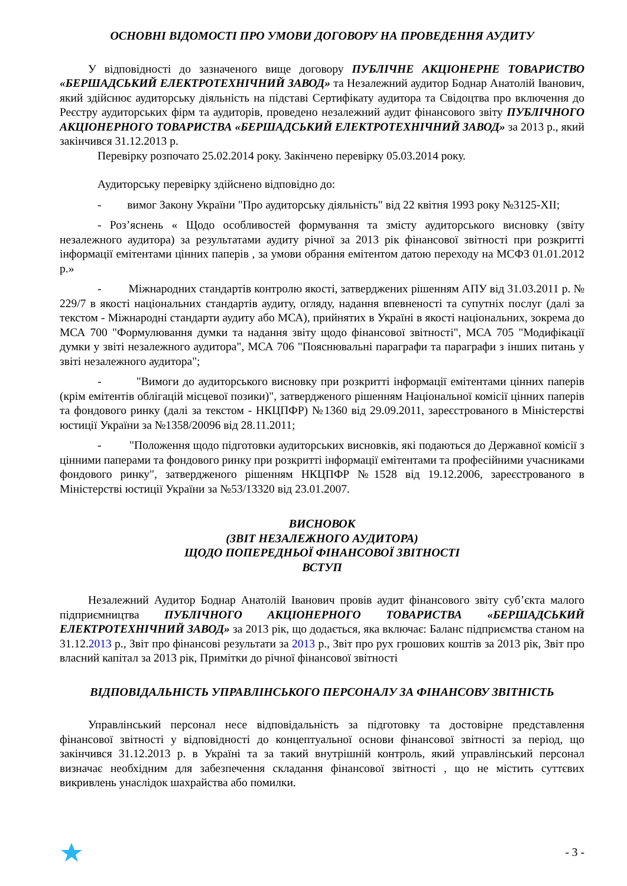ОСНОВНІ ВІДОМОСТІ ПРО УМОВИ ДОГОВОРУ НА ПРОВЕДЕННЯ АУДИТУ
У відповідності до зазначеного вище договору ПУБЛІЧНЕ АКЦІОНЕРНЕ ТОВАРИСТВО «БЕРШАДСЬКИЙ ЕЛЕКТРОТЕХНІЧНИЙ ЗАВОД» та Незалежний аудитор Боднар Анатолій Іванович, який здійснює аудиторську діяльність на підставі Сертифікату аудитора та Свідоцтва про включення до Реєстру аудиторських фірм та аудиторів, проведено незалежний аудит фінансового звіту ПУБЛІЧНОГО АКЦІОНЕРНОГО ТОВАРИСТВА «БЕРШАДСЬКИЙ ЕЛЕКТРОТЕХНІЧНИЙ ЗАВОД» за 2013 р., який закінчився 31.12.2013 р.
Перевірку розпочато 25.02.2014 року. Закінчено перевірку 05.03.2014 року.
Аудиторську перевірку здійснено відповідно до:
- вимог Закону України "Про аудиторську діяльність" від 22 квітня 1993 року №3125-XII;
- Роз’яснень « Щодо особливостей формування та змісту аудиторського висновку (звіту незалежного аудитора) за результатами аудиту річної за 2013 рік фінансової звітності при розкритті інформації емітентами цінних паперів , за умови обрання емітентом датою переходу на МСФЗ 01.01.2012 р.»
- Міжнародних стандартів контролю якості, затверджених рішенням АПУ від 31.03.2011 р. № 229/7 в якості національних стандартів аудиту, огляду, надання впевненості та супутніх послуг (далі за текстом - Міжнародні стандарти аудиту або МСА), прийнятих в Україні в якості національних, зокрема до МСА 700 "Формулювання думки та надання звіту щодо фінансової звітності", МСА 705 "Модифікації думки у звіті незалежного аудитора", МСА 706 "Пояснювальні параграфи та параграфи з інших питань у звіті незалежного аудитора";
- "Вимоги до аудиторського висновку при розкритті інформації емітентами цінних паперів (крім емітентів облігацій місцевої позики)", затвердженого рішенням Національної комісії цінних паперів та фондового ринку (далі за текстом - НКЦПФР) №1360 від 29.09.2011, зареєстрованого в Міністерстві юстиції України за №1358/20096 від 28.11.2011;
- "Положення щодо підготовки аудиторських висновків, які подаються до Державної комісії з цінними паперами та фондового ринку при розкритті інформації емітентами та професійними учасниками фондового ринку", затвердженого рішенням НКЦПФР №1528 від 19.12.2006, зареєстрованого в Міністерстві юстиції України за №53/13320 від 23.01.2007.
ВИСНОВОК
(ЗВІТ НЕЗАЛЕЖНОГО АУДИТОРА)
ЩОДО ПОПЕРЕДНЬОЇ ФІНАНСОВОЇ ЗВІТНОСТІ
ВСТУП
Незалежний Аудитор Боднар Анатолій Іванович провів аудит фінансового звіту суб’єкта малого підприємництва ПУБЛІЧНОГО АКЦІОНЕРНОГО ТОВАРИСТВА «БЕРШАДСЬКИЙ ЕЛЕКТРОТЕХНІЧНИЙ ЗАВОД» за 2013 рік, що додається, яка включає: Баланс підприємства станом на 31.12.2013 р., Звіт про фінансові результати за 2013 р., Звіт про рух грошових коштів за 2013 рік, Звіт про власний капітал за 2013 рік, Примітки до річної фінансової звітності
ВІДПОВІДАЛЬНІСТЬ УПРАВЛІНСЬКОГО ПЕРСОНАЛУ ЗА ФІНАНСОВУ ЗВІТНІСТЬ
Управлінський персонал несе відповідальність за підготовку та достовірне представлення фінансової звітності у відповідності до концептуальної основи фінансової звітності за період, що закінчився 31.12.2013 р. в Україні та за такий внутрішній контроль, який управлінський персонал визначає необхідним для забезпечення складання фінансової звітності , що не містить суттєвих викривлень унаслідок шахрайства або помилки.
- 3 -